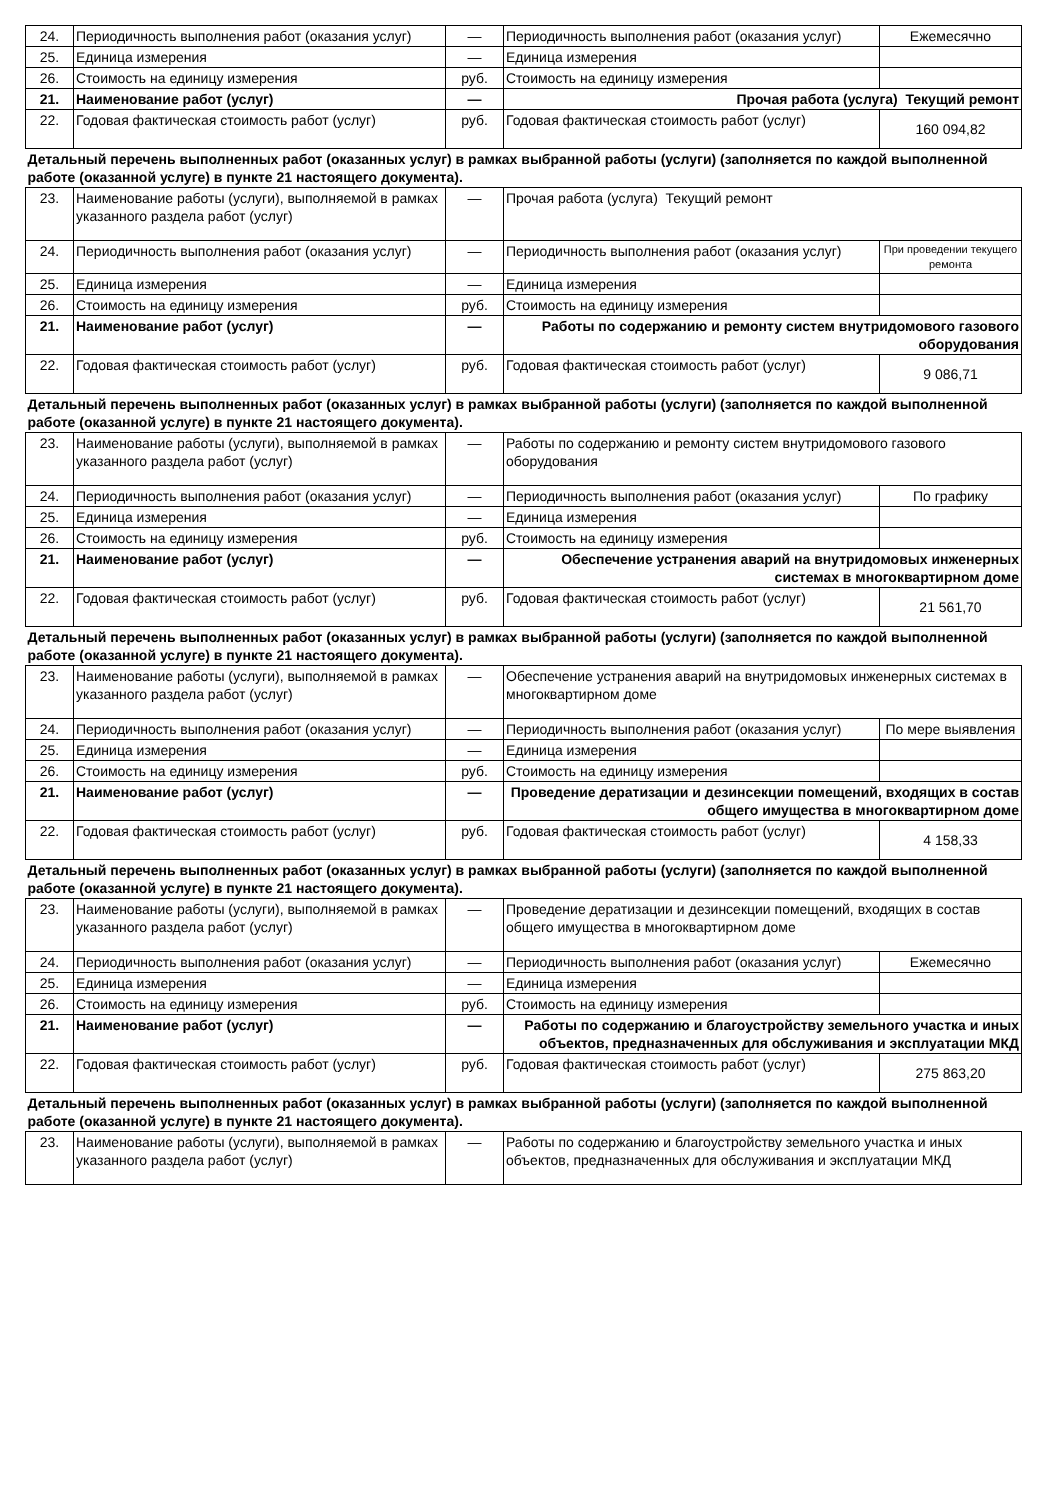| 24. | Периодичность выполнения работ (оказания услуг) | — | Периодичность выполнения работ (оказания услуг) | Ежемесячно |
| 25. | Единица измерения | — | Единица измерения | |
| 26. | Стоимость на единицу измерения | руб. | Стоимость на единицу измерения | |
| 21. | Наименование работ (услуг) | — | Прочая работа (услуга) Текущий ремонт | |
| 22. | Годовая фактическая стоимость работ (услуг) | руб. | Годовая фактическая стоимость работ (услуг) | 160 094,82 |
| Детальный перечень выполненных работ (оказанных услуг) в рамках выбранной работы (услуги) (заполняется по каждой выполненной работе (оказанной услуге) в пункте 21 настоящего документа). | | | | |
| 23. | Наименование работы (услуги), выполняемой в рамках указанного раздела работ (услуг) | — | Прочая работа (услуга) Текущий ремонт | |
| 24. | Периодичность выполнения работ (оказания услуг) | — | Периодичность выполнения работ (оказания услуг) | При проведении текущего ремонта |
| 25. | Единица измерения | — | Единица измерения | |
| 26. | Стоимость на единицу измерения | руб. | Стоимость на единицу измерения | |
| 21. | Наименование работ (услуг) | — | Работы по содержанию и ремонту систем внутридомового газового оборудования | |
| 22. | Годовая фактическая стоимость работ (услуг) | руб. | Годовая фактическая стоимость работ (услуг) | 9 086,71 |
| Детальный перечень выполненных работ (оказанных услуг) в рамках выбранной работы (услуги) (заполняется по каждой выполненной работе (оказанной услуге) в пункте 21 настоящего документа). | | | | |
| 23. | Наименование работы (услуги), выполняемой в рамках указанного раздела работ (услуг) | — | Работы по содержанию и ремонту систем внутридомового газового оборудования | |
| 24. | Периодичность выполнения работ (оказания услуг) | — | Периодичность выполнения работ (оказания услуг) | По графику |
| 25. | Единица измерения | — | Единица измерения | |
| 26. | Стоимость на единицу измерения | руб. | Стоимость на единицу измерения | |
| 21. | Наименование работ (услуг) | — | Обеспечение устранения аварий на внутридомовых инженерных системах в многоквартирном доме | |
| 22. | Годовая фактическая стоимость работ (услуг) | руб. | Годовая фактическая стоимость работ (услуг) | 21 561,70 |
| Детальный перечень выполненных работ (оказанных услуг) в рамках выбранной работы (услуги) (заполняется по каждой выполненной работе (оказанной услуге) в пункте 21 настоящего документа). | | | | |
| 23. | Наименование работы (услуги), выполняемой в рамках указанного раздела работ (услуг) | — | Обеспечение устранения аварий на внутридомовых инженерных системах в многоквартирном доме | |
| 24. | Периодичность выполнения работ (оказания услуг) | — | Периодичность выполнения работ (оказания услуг) | По мере выявления |
| 25. | Единица измерения | — | Единица измерения | |
| 26. | Стоимость на единицу измерения | руб. | Стоимость на единицу измерения | |
| 21. | Наименование работ (услуг) | — | Проведение дератизации и дезинсекции помещений, входящих в состав общего имущества в многоквартирном доме | |
| 22. | Годовая фактическая стоимость работ (услуг) | руб. | Годовая фактическая стоимость работ (услуг) | 4 158,33 |
| Детальный перечень выполненных работ (оказанных услуг) в рамках выбранной работы (услуги) (заполняется по каждой выполненной работе (оказанной услуге) в пункте 21 настоящего документа). | | | | |
| 23. | Наименование работы (услуги), выполняемой в рамках указанного раздела работ (услуг) | — | Проведение дератизации и дезинсекции помещений, входящих в состав общего имущества в многоквартирном доме | |
| 24. | Периодичность выполнения работ (оказания услуг) | — | Периодичность выполнения работ (оказания услуг) | Ежемесячно |
| 25. | Единица измерения | — | Единица измерения | |
| 26. | Стоимость на единицу измерения | руб. | Стоимость на единицу измерения | |
| 21. | Наименование работ (услуг) | — | Работы по содержанию и благоустройству земельного участка и иных объектов, предназначенных для обслуживания и эксплуатации МКД | |
| 22. | Годовая фактическая стоимость работ (услуг) | руб. | Годовая фактическая стоимость работ (услуг) | 275 863,20 |
| Детальный перечень выполненных работ (оказанных услуг) в рамках выбранной работы (услуги) (заполняется по каждой выполненной работе (оказанной услуге) в пункте 21 настоящего документа). | | | | |
| 23. | Наименование работы (услуги), выполняемой в рамках указанного раздела работ (услуг) | — | Работы по содержанию и благоустройству земельного участка и иных объектов, предназначенных для обслуживания и эксплуатации МКД | |